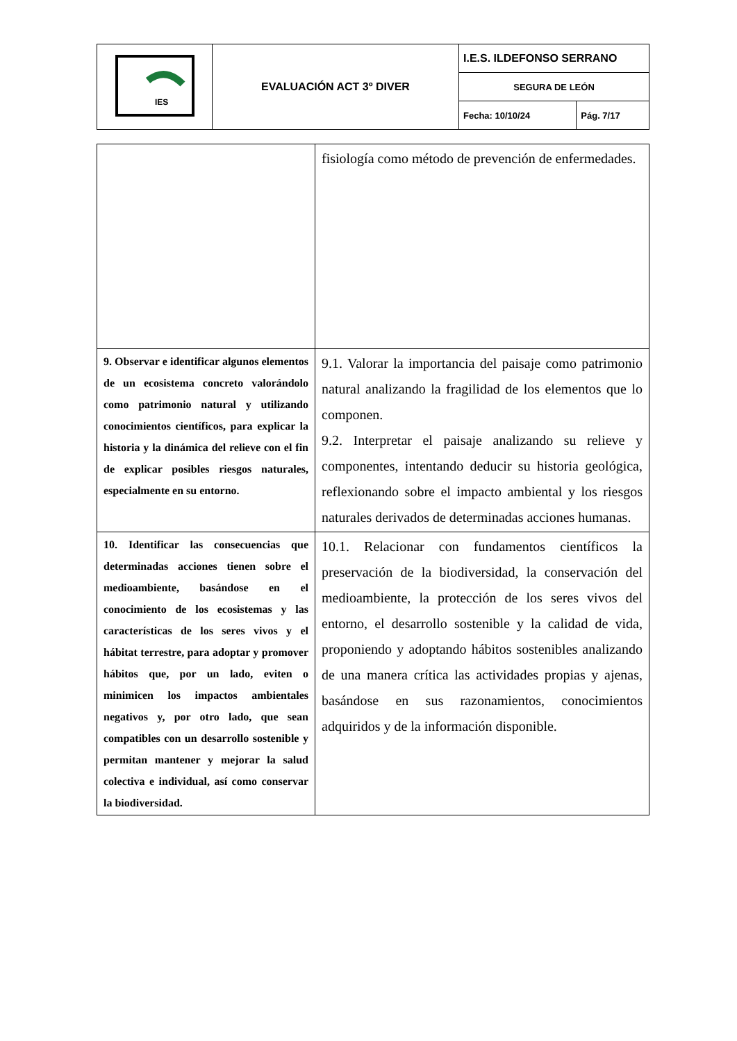| IES | EVALUACIÓN ACT 3º DIVER | I.E.S. ILDEFONSO SERRANO | |
| | | SEGURA DE LEÓN | |
| | | Fecha: 10/10/24 | Pág. 7/17 |
| | fisiología como método de prevención de enfermedades. |
| 9. Observar e identificar algunos elementos de un ecosistema concreto valorándolo como patrimonio natural y utilizando conocimientos científicos, para explicar la historia y la dinámica del relieve con el fin de explicar posibles riesgos naturales, especialmente en su entorno. | 9.1. Valorar la importancia del paisaje como patrimonio natural analizando la fragilidad de los elementos que lo componen. 9.2. Interpretar el paisaje analizando su relieve y componentes, intentando deducir su historia geológica, reflexionando sobre el impacto ambiental y los riesgos naturales derivados de determinadas acciones humanas. |
| 10. Identificar las consecuencias que determinadas acciones tienen sobre el medioambiente, basándose en el conocimiento de los ecosistemas y las características de los seres vivos y el hábitat terrestre, para adoptar y promover hábitos que, por un lado, eviten o minimicen los impactos ambientales negativos y, por otro lado, que sean compatibles con un desarrollo sostenible y permitan mantener y mejorar la salud colectiva e individual, así como conservar la biodiversidad. | 10.1. Relacionar con fundamentos científicos la preservación de la biodiversidad, la conservación del medioambiente, la protección de los seres vivos del entorno, el desarrollo sostenible y la calidad de vida, proponiendo y adoptando hábitos sostenibles analizando de una manera crítica las actividades propias y ajenas, basándose en sus razonamientos, conocimientos adquiridos y de la información disponible. |